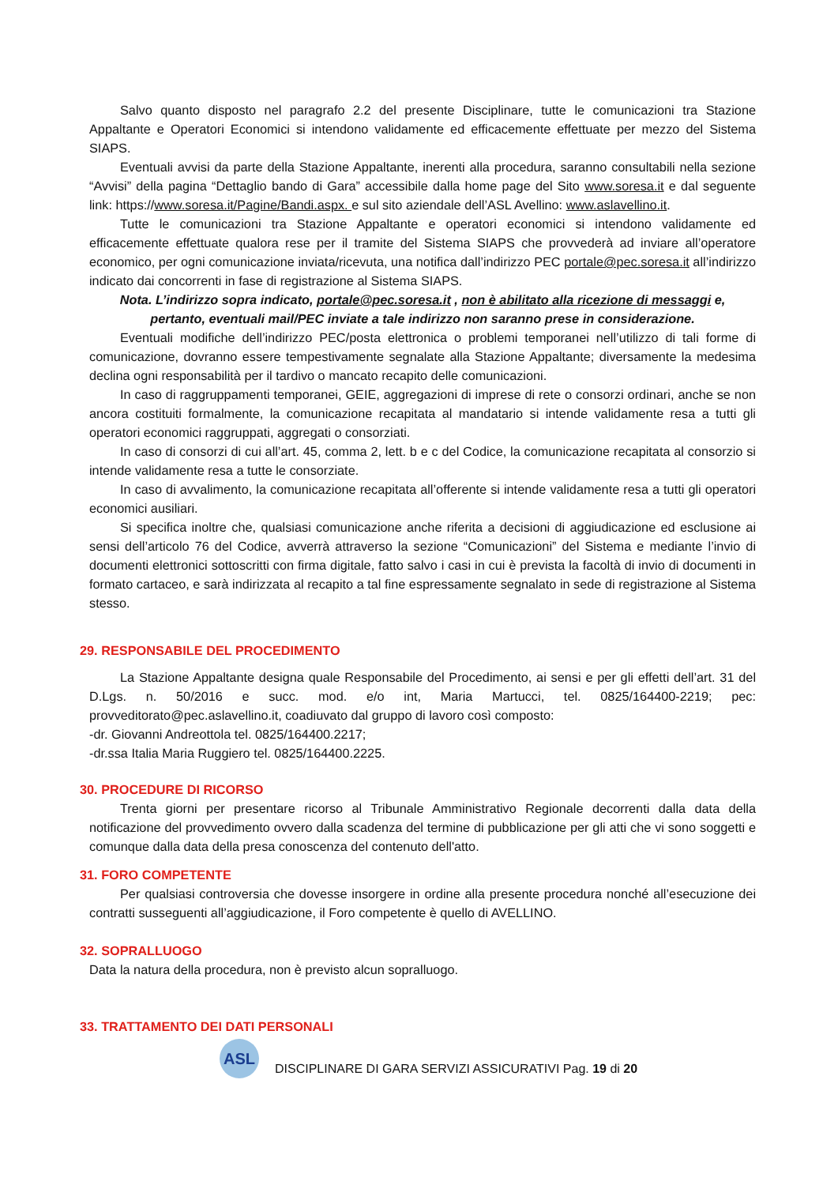Salvo quanto disposto nel paragrafo 2.2 del presente Disciplinare, tutte le comunicazioni tra Stazione Appaltante e Operatori Economici si intendono validamente ed efficacemente effettuate per mezzo del Sistema SIAPS.
Eventuali avvisi da parte della Stazione Appaltante, inerenti alla procedura, saranno consultabili nella sezione “Avvisi” della pagina “Dettaglio bando di Gara” accessibile dalla home page del Sito www.soresa.it e dal seguente link: https://www.soresa.it/Pagine/Bandi.aspx. e sul sito aziendale dell’ASL Avellino: www.aslavellino.it.
Tutte le comunicazioni tra Stazione Appaltante e operatori economici si intendono validamente ed efficacemente effettuate qualora rese per il tramite del Sistema SIAPS che provvederà ad inviare all’operatore economico, per ogni comunicazione inviata/ricevuta, una notifica dall’indirizzo PEC portale@pec.soresa.it all’indirizzo indicato dai concorrenti in fase di registrazione al Sistema SIAPS.
Nota. L’indirizzo sopra indicato, portale@pec.soresa.it , non è abilitato alla ricezione di messaggi e, pertanto, eventuali mail/PEC inviate a tale indirizzo non saranno prese in considerazione.
Eventuali modifiche dell’indirizzo PEC/posta elettronica o problemi temporanei nell’utilizzo di tali forme di comunicazione, dovranno essere tempestivamente segnalate alla Stazione Appaltante; diversamente la medesima declina ogni responsabilità per il tardivo o mancato recapito delle comunicazioni.
In caso di raggruppamenti temporanei, GEIE, aggregazioni di imprese di rete o consorzi ordinari, anche se non ancora costituiti formalmente, la comunicazione recapitata al mandatario si intende validamente resa a tutti gli operatori economici raggruppati, aggregati o consorziati.
In caso di consorzi di cui all’art. 45, comma 2, lett. b e c del Codice, la comunicazione recapitata al consorzio si intende validamente resa a tutte le consorziate.
In caso di avvalimento, la comunicazione recapitata all’offerente si intende validamente resa a tutti gli operatori economici ausiliari.
Si specifica inoltre che, qualsiasi comunicazione anche riferita a decisioni di aggiudicazione ed esclusione ai sensi dell’articolo 76 del Codice, avverrà attraverso la sezione “Comunicazioni” del Sistema e mediante l’invio di documenti elettronici sottoscritti con firma digitale, fatto salvo i casi in cui è prevista la facoltà di invio di documenti in formato cartaceo, e sarà indirizzata al recapito a tal fine espressamente segnalato in sede di registrazione al Sistema stesso.
29. RESPONSABILE DEL PROCEDIMENTO
La Stazione Appaltante designa quale Responsabile del Procedimento, ai sensi e per gli effetti dell’art. 31 del D.Lgs. n. 50/2016 e succ. mod. e/o int, Maria Martucci, tel. 0825/164400-2219; pec: provveditorato@pec.aslavellino.it, coadiuvato dal gruppo di lavoro così composto:
-dr. Giovanni Andreottola tel. 0825/164400.2217;
-dr.ssa Italia Maria Ruggiero tel. 0825/164400.2225.
30. PROCEDURE DI RICORSO
Trenta giorni per presentare ricorso al Tribunale Amministrativo Regionale decorrenti dalla data della notificazione del provvedimento ovvero dalla scadenza del termine di pubblicazione per gli atti che vi sono soggetti e comunque dalla data della presa conoscenza del contenuto dell'atto.
31. FORO COMPETENTE
Per qualsiasi controversia che dovesse insorgere in ordine alla presente procedura nonché all’esecuzione dei contratti susseguenti all’aggiudicazione, il Foro competente è quello di AVELLINO.
32. SOPRALLUOGO
Data la natura della procedura, non è previsto alcun sopralluogo.
33. TRATTAMENTO DEI DATI PERSONALI
ASL
DISCIPLINARE DI GARA SERVIZI ASSICURATIVI Pag. 19 di 20